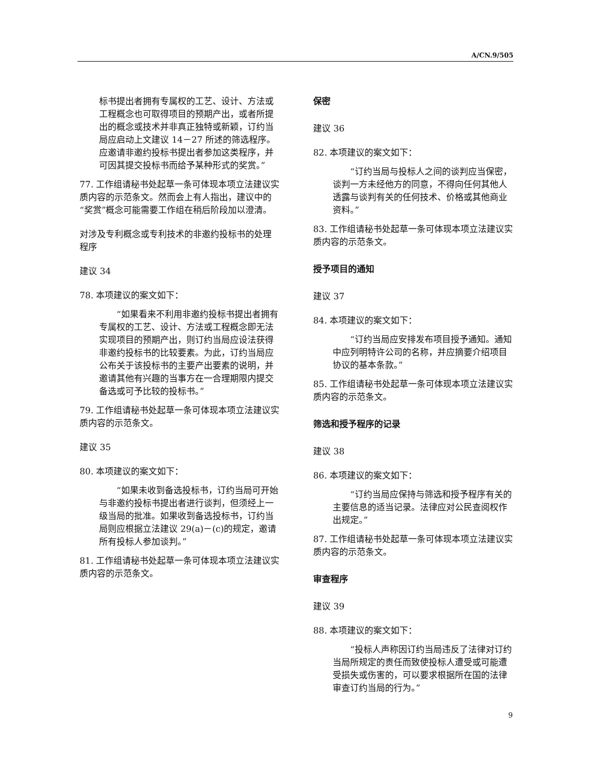A/CN.9/505
标书提出者拥有专属权的工艺、设计、方法或工程概念也可取得项目的预期产出，或者所提出的概念或技术并非真正独特或新颖，订约当局应启动上文建议 14－27 所述的筛选程序。应邀请非邀约投标书提出者参加这类程序，并可因其提交投标书而给予某种形式的奖赏。”
77. 工作组请秘书处起草一条可体现本项立法建议实质内容的示范条文。然而会上有人指出，建议中的“奖赏”概念可能需要工作组在稍后阶段加以澄清。
对涉及专利概念或专利技术的非邀约投标书的处理程序
建议 34
78. 本项建议的案文如下：
　　“如果看来不利用非邀约投标书提出者拥有专属权的工艺、设计、方法或工程概念即无法实现项目的预期产出，则订约当局应设法获得非邀约投标书的比较要素。为此，订约当局应公布关于该投标书的主要产出要素的说明，并邀请其他有兴趣的当事方在一合理期限内提交备选或可予比较的投标书。”
79. 工作组请秘书处起草一条可体现本项立法建议实质内容的示范条文。
建议 35
80. 本项建议的案文如下：
　　“如果未收到备选投标书，订约当局可开始与非邀约投标书提出者进行谈判，但须经上一级当局的批准。如果收到备选投标书，订约当局则应根据立法建议 29(a)－(c)的规定，邀请所有投标人参加谈判。”
81. 工作组请秘书处起草一条可体现本项立法建议实质内容的示范条文。
保密
建议 36
82. 本项建议的案文如下：
　　“订约当局与投标人之间的谈判应当保密，谈判一方未经他方的同意，不得向任何其他人透露与谈判有关的任何技术、价格或其他商业资料。”
83. 工作组请秘书处起草一条可体现本项立法建议实质内容的示范条文。
授予项目的通知
建议 37
84. 本项建议的案文如下：
　　“订约当局应安排发布项目授予通知。通知中应列明特许公司的名称，并应摘要介绍项目协议的基本条款。”
85. 工作组请秘书处起草一条可体现本项立法建议实质内容的示范条文。
筛选和授予程序的记录
建议 38
86. 本项建议的案文如下：
　　“订约当局应保持与筛选和授予程序有关的主要信息的适当记录。法律应对公民查阅权作出规定。”
87. 工作组请秘书处起草一条可体现本项立法建议实质内容的示范条文。
审查程序
建议 39
88. 本项建议的案文如下：
　　“投标人声称因订约当局违反了法律对订约当局所规定的责任而致使投标人遭受或可能遭受损失或伤害的，可以要求根据所在国的法律审查订约当局的行为。”
9